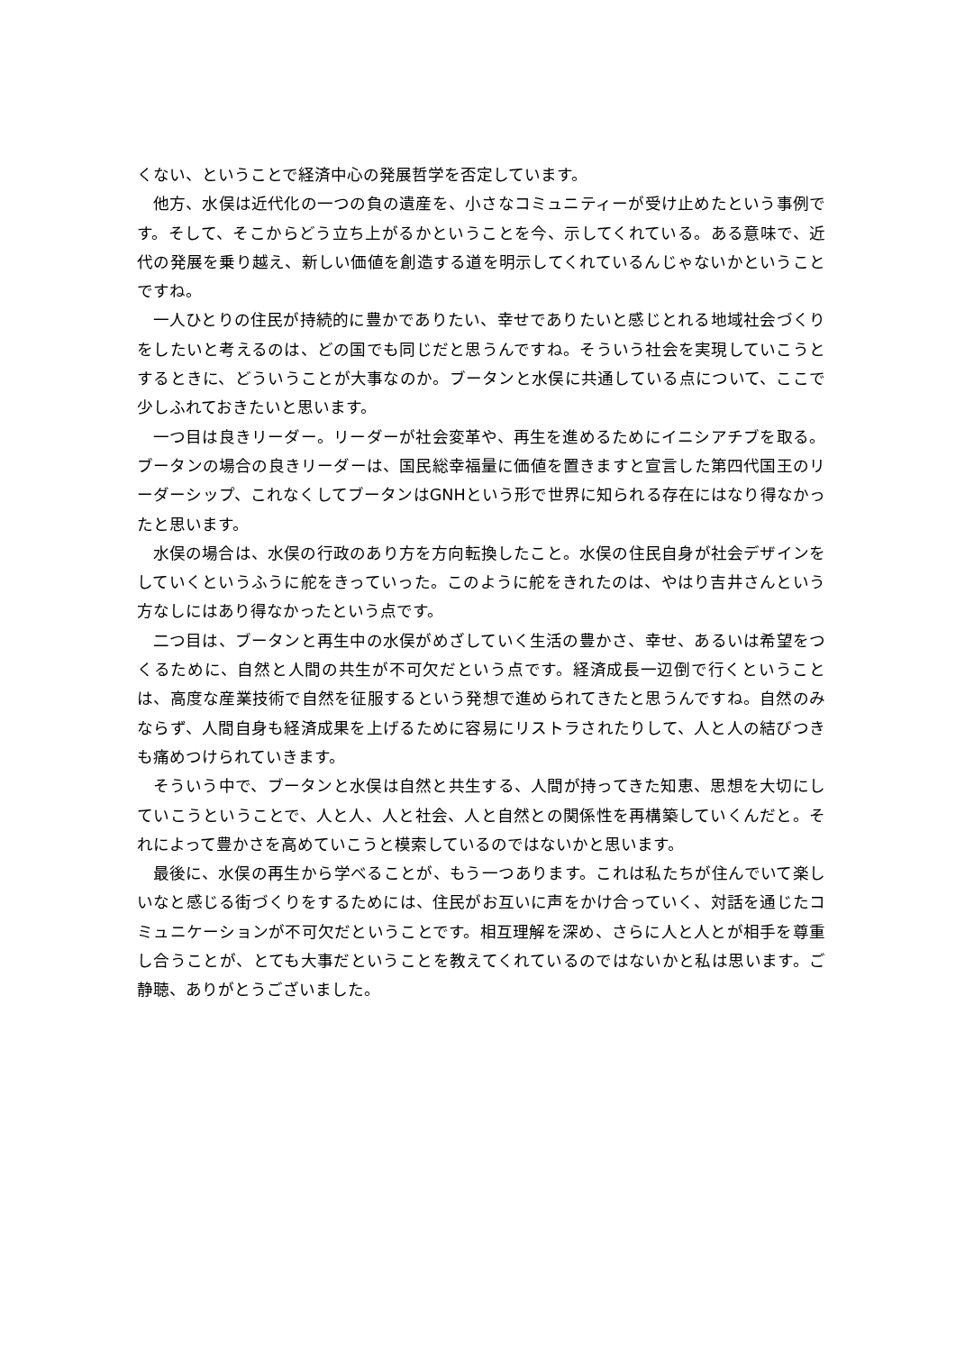くない、ということで経済中心の発展哲学を否定しています。
他方、水俣は近代化の一つの負の遺産を、小さなコミュニティーが受け止めたという事例です。そして、そこからどう立ち上がるかということを今、示してくれている。ある意味で、近代の発展を乗り越え、新しい価値を創造する道を明示してくれているんじゃないかということですね。
一人ひとりの住民が持続的に豊かでありたい、幸せでありたいと感じとれる地域社会づくりをしたいと考えるのは、どの国でも同じだと思うんですね。そういう社会を実現していこうとするときに、どういうことが大事なのか。ブータンと水俣に共通している点について、ここで少しふれておきたいと思います。
一つ目は良きリーダー。リーダーが社会変革や、再生を進めるためにイニシアチブを取る。ブータンの場合の良きリーダーは、国民総幸福量に価値を置きますと宣言した第四代国王のリーダーシップ、これなくしてブータンはGNHという形で世界に知られる存在にはなり得なかったと思います。
水俣の場合は、水俣の行政のあり方を方向転換したこと。水俣の住民自身が社会デザインをしていくというふうに舵をきっていった。このように舵をきれたのは、やはり吉井さんという方なしにはあり得なかったという点です。
二つ目は、ブータンと再生中の水俣がめざしていく生活の豊かさ、幸せ、あるいは希望をつくるために、自然と人間の共生が不可欠だという点です。経済成長一辺倒で行くということは、高度な産業技術で自然を征服するという発想で進められてきたと思うんですね。自然のみならず、人間自身も経済成果を上げるために容易にリストラされたりして、人と人の結びつきも痛めつけられていきます。
そういう中で、ブータンと水俣は自然と共生する、人間が持ってきた知恵、思想を大切にしていこうということで、人と人、人と社会、人と自然との関係性を再構築していくんだと。それによって豊かさを高めていこうと模索しているのではないかと思います。
最後に、水俣の再生から学べることが、もう一つあります。これは私たちが住んでいて楽しいなと感じる街づくりをするためには、住民がお互いに声をかけ合っていく、対話を通じたコミュニケーションが不可欠だということです。相互理解を深め、さらに人と人とが相手を尊重し合うことが、とても大事だということを教えてくれているのではないかと私は思います。ご静聴、ありがとうございました。